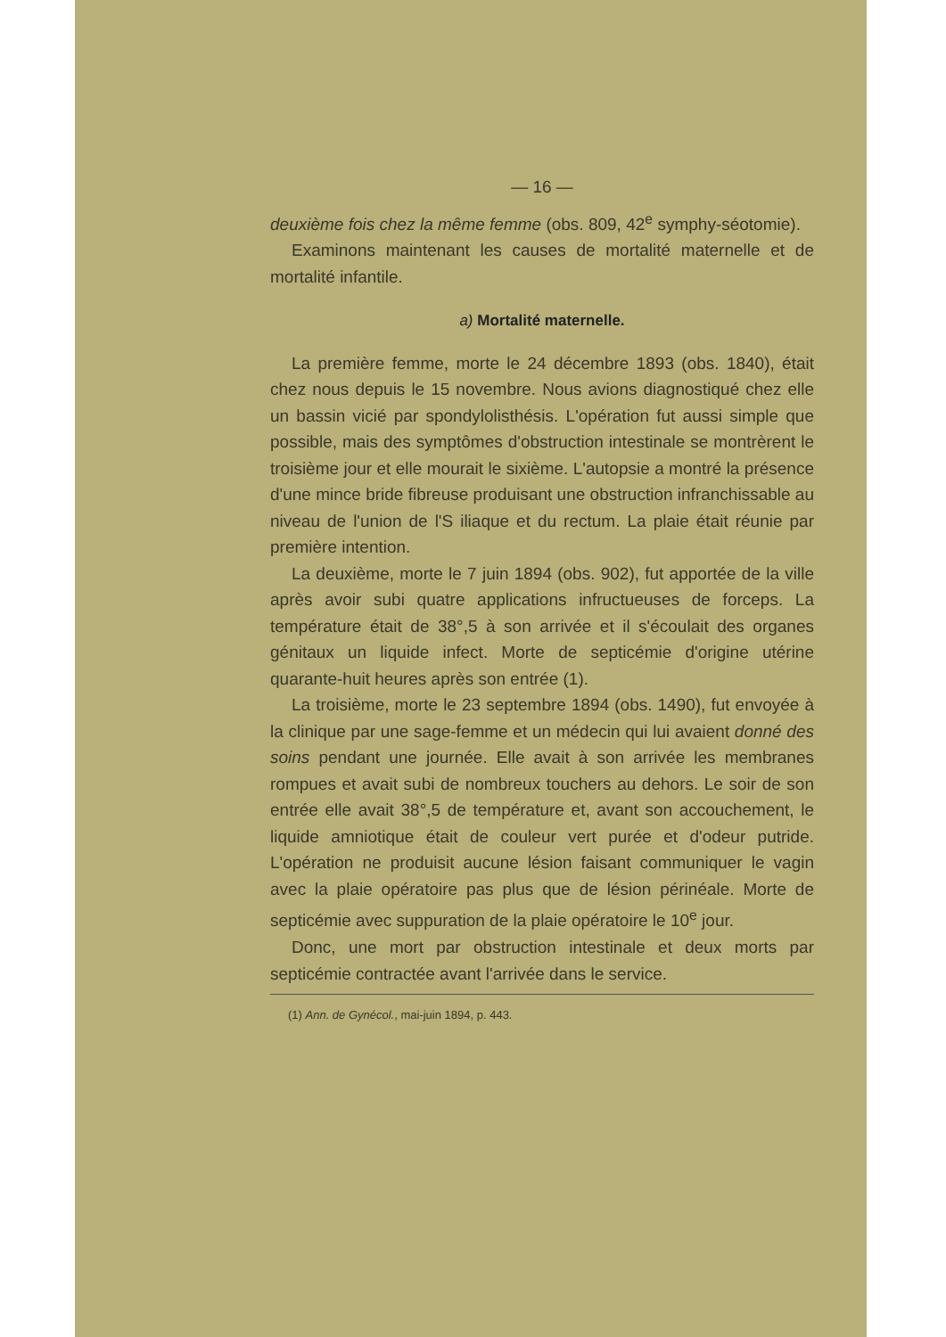— 16 —
deuxième fois chez la même femme (obs. 809, 42<sup>e</sup> symphy-séotomie).
Examinons maintenant les causes de mortalité maternelle et de mortalité infantile.
a) Mortalité maternelle.
La première femme, morte le 24 décembre 1893 (obs. 1840), était chez nous depuis le 15 novembre. Nous avions diagnostiqué chez elle un bassin vicié par spondylolisthésis. L'opération fut aussi simple que possible, mais des symptômes d'obstruction intestinale se montrèrent le troisième jour et elle mourait le sixième. L'autopsie a montré la présence d'une mince bride fibreuse produisant une obstruction infranchissable au niveau de l'union de l'S iliaque et du rectum. La plaie était réunie par première intention.
La deuxième, morte le 7 juin 1894 (obs. 902), fut apportée de la ville après avoir subi quatre applications infructueuses de forceps. La température était de 38°,5 à son arrivée et il s'écoulait des organes génitaux un liquide infect. Morte de septicémie d'origine utérine quarante-huit heures après son entrée (1).
La troisième, morte le 23 septembre 1894 (obs. 1490), fut envoyée à la clinique par une sage-femme et un médecin qui lui avaient donné des soins pendant une journée. Elle avait à son arrivée les membranes rompues et avait subi de nombreux touchers au dehors. Le soir de son entrée elle avait 38°,5 de température et, avant son accouchement, le liquide amniotique était de couleur vert purée et d'odeur putride. L'opération ne produisit aucune lésion faisant communiquer le vagin avec la plaie opératoire pas plus que de lésion périnéale. Morte de septicémie avec suppuration de la plaie opératoire le 10<sup>e</sup> jour.
Donc, une mort par obstruction intestinale et deux morts par septicémie contractée avant l'arrivée dans le service.
(1) Ann. de Gynécol., mai-juin 1894, p. 443.